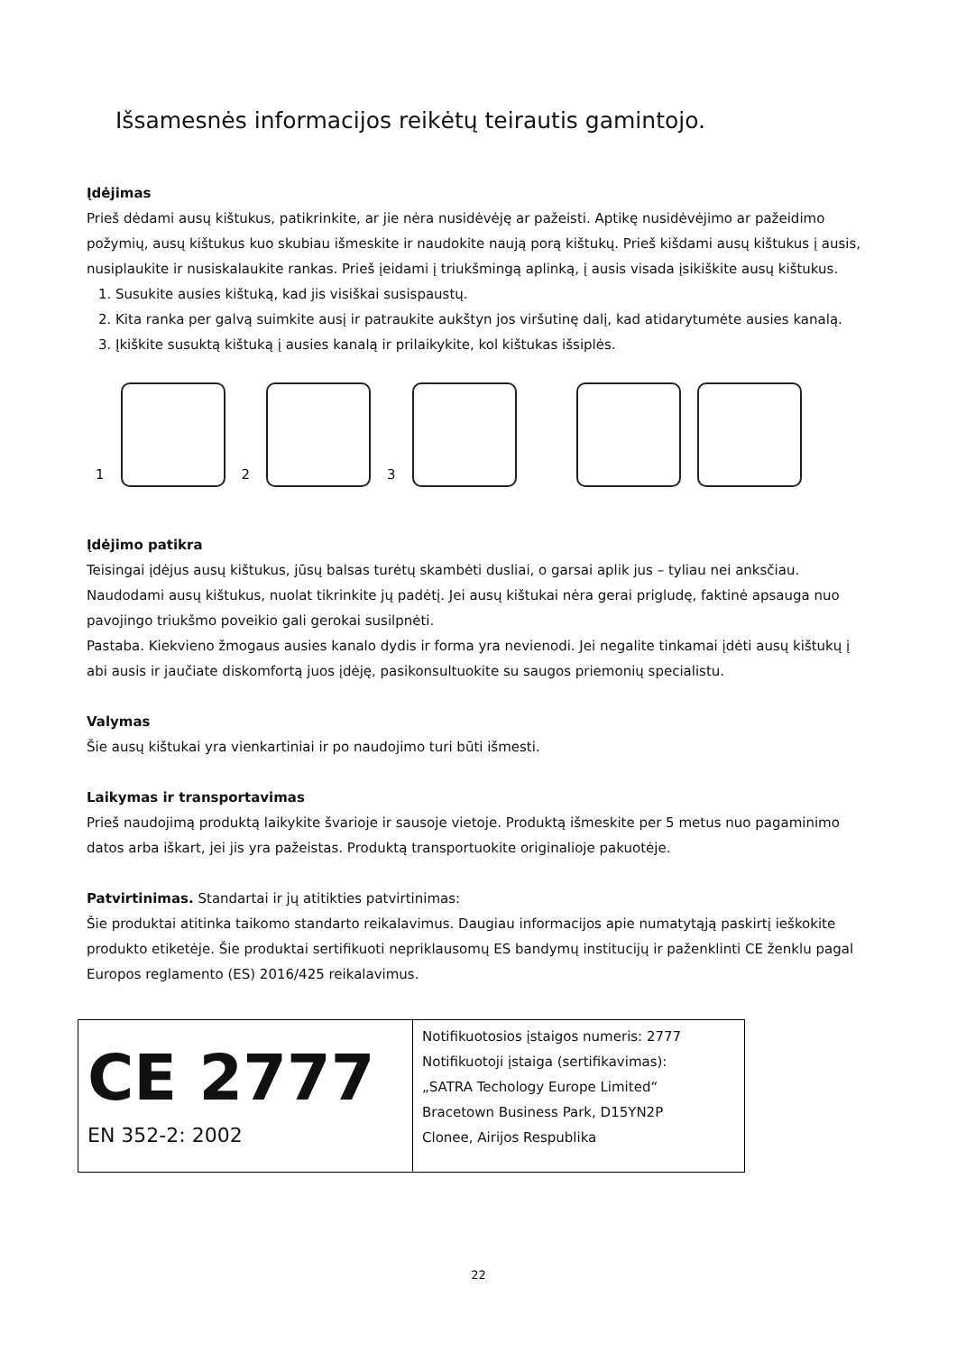Išsamesnės informacijos reikėtų teirautis gamintojo.
Įdėjimas
Prieš dėdami ausų kištukus, patikrinkite, ar jie nėra nusidėvėję ar pažeisti. Aptikę nusidėvėjimo ar pažeidimo požymių, ausų kištukus kuo skubiau išmeskite ir naudokite naują porą kištukų. Prieš kišdami ausų kištukus į ausis, nusiplaukite ir nusiskalaukite rankas. Prieš įeidami į triukšmingą aplinką, į ausis visada įsikiškite ausų kištukus.
1. Susukite ausies kištuką, kad jis visiškai susispaustų.
2. Kita ranka per galvą suimkite ausį ir patraukite aukštyn jos viršutinę dalį, kad atidarytumėte ausies kanalą.
3. Įkiškite susuktą kištuką į ausies kanalą ir prilaikykite, kol kištukas išsiplės.
1
2
3
Įdėjimo patikra
Teisingai įdėjus ausų kištukus, jūsų balsas turėtų skambėti dusliai, o garsai aplik jus – tyliau nei anksčiau. Naudodami ausų kištukus, nuolat tikrinkite jų padėtį. Jei ausų kištukai nėra gerai prigludę, faktinė apsauga nuo pavojingo triukšmo poveikio gali gerokai susilpnėti.
Pastaba. Kiekvieno žmogaus ausies kanalo dydis ir forma yra nevienodi. Jei negalite tinkamai įdėti ausų kištukų į abi ausis ir jaučiate diskomfortą juos įdėję, pasikonsultuokite su saugos priemonių specialistu.
Valymas
Šie ausų kištukai yra vienkartiniai ir po naudojimo turi būti išmesti.
Laikymas ir transportavimas
Prieš naudojimą produktą laikykite švarioje ir sausoje vietoje. Produktą išmeskite per 5 metus nuo pagaminimo datos arba iškart, jei jis yra pažeistas. Produktą transportuokite originalioje pakuotėje.
Patvirtinimas. Standartai ir jų atitikties patvirtinimas:
Šie produktai atitinka taikomo standarto reikalavimus. Daugiau informacijos apie numatytąją paskirtį ieškokite produkto etiketėje. Šie produktai sertifikuoti nepriklausomų ES bandymų institucijų ir paženklinti CE ženklu pagal Europos reglamento (ES) 2016/425 reikalavimus.
| CE 2777 EN 352-2: 2002 | Notifikuotosios įstaigos numeris: 2777 Notifikuotoji įstaiga (sertifikavimas): „SATRA Techology Europe Limited“ Bracetown Business Park, D15YN2P Clonee, Airijos Respublika |
22